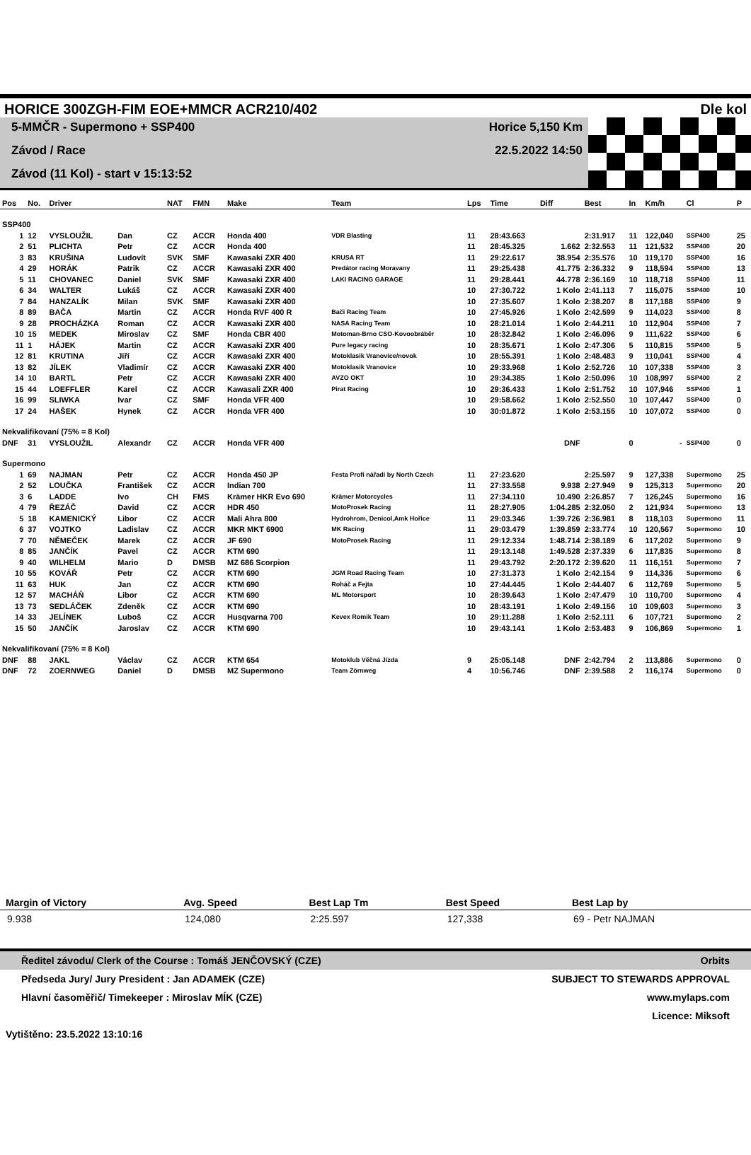HORICE 300ZGH-FIM EOE+MMCR ACR210/402 Dle kol
5-MMČR - Supermono + SSP400
Závod / Race
Závod (11 Kol) - start v 15:13:52
Horice 5,150 Km
22.5.2022 14:50
| Pos | No. | Driver | | NAT | FMN | Make | Team | Lps | Time | Diff | Best | In | Km/h | Cl | P |
| --- | --- | --- | --- | --- | --- | --- | --- | --- | --- | --- | --- | --- | --- | --- | --- |
| SSP400 | | | | | | | | | | | | | | | |
| 1 | 12 | VYSLOUŽIL | Dan | CZ | ACCR | Honda 400 | VDR Blasting | 11 | 28:43.663 | | 2:31.917 | 11 | 122,040 | SSP400 | 25 |
| 2 | 51 | PLICHTA | Petr | CZ | ACCR | Honda 400 | | 11 | 28:45.325 | 1.662 | 2:32.553 | 11 | 121,532 | SSP400 | 20 |
| 3 | 83 | KRUŠINA | Ludovít | SVK | SMF | Kawasaki ZXR 400 | KRUSA RT | 11 | 29:22.617 | 38.954 | 2:35.576 | 10 | 119,170 | SSP400 | 16 |
| 4 | 29 | HORÁK | Patrik | CZ | ACCR | Kawasaki ZXR 400 | Predátor racing Moravany | 11 | 29:25.438 | 41.775 | 2:36.332 | 9 | 118,594 | SSP400 | 13 |
| 5 | 11 | CHOVANEC | Daniel | SVK | SMF | Kawasaki ZXR 400 | LAKI RACING GARAGE | 11 | 29:28.441 | 44.778 | 2:36.169 | 10 | 118,718 | SSP400 | 11 |
| 6 | 34 | WALTER | Lukáš | CZ | ACCR | Kawasaki ZXR 400 | | 10 | 27:30.722 | 1 Kolo | 2:41.113 | 7 | 115,075 | SSP400 | 10 |
| 7 | 84 | HANZALÍK | Milan | SVK | SMF | Kawasaki ZXR 400 | | 10 | 27:35.607 | 1 Kolo | 2:38.207 | 8 | 117,188 | SSP400 | 9 |
| 8 | 89 | BAČA | Martin | CZ | ACCR | Honda RVF 400 R | Bači Racing Team | 10 | 27:45.926 | 1 Kolo | 2:42.599 | 9 | 114,023 | SSP400 | 8 |
| 9 | 28 | PROCHÁZKA | Roman | CZ | ACCR | Kawasaki ZXR 400 | NASA Racing Team | 10 | 28:21.014 | 1 Kolo | 2:44.211 | 10 | 112,904 | SSP400 | 7 |
| 10 | 15 | MEDEK | Miroslav | CZ | SMF | Honda CBR 400 | Motoman-Brno CSO-Kovoobráběr | 10 | 28:32.842 | 1 Kolo | 2:46.096 | 9 | 111,622 | SSP400 | 6 |
| 11 | 1 | HÁJEK | Martin | CZ | ACCR | Kawasaki ZXR 400 | Pure legacy racing | 10 | 28:35.671 | 1 Kolo | 2:47.306 | 5 | 110,815 | SSP400 | 5 |
| 12 | 81 | KRUTINA | Jiří | CZ | ACCR | Kawasaki ZXR 400 | Motoklasik Vranovice/novok | 10 | 28:55.391 | 1 Kolo | 2:48.483 | 9 | 110,041 | SSP400 | 4 |
| 13 | 82 | JÍLEK | Vladimír | CZ | ACCR | Kawasaki ZXR 400 | Motoklasik Vranovice | 10 | 29:33.968 | 1 Kolo | 2:52.726 | 10 | 107,338 | SSP400 | 3 |
| 14 | 10 | BARTL | Petr | CZ | ACCR | Kawasaki ZXR 400 | AVZO OKT | 10 | 29:34.385 | 1 Kolo | 2:50.096 | 10 | 108,997 | SSP400 | 2 |
| 15 | 44 | LOEFFLER | Karel | CZ | ACCR | Kawasali ZXR 400 | Pirat Racing | 10 | 29:36.433 | 1 Kolo | 2:51.752 | 10 | 107,946 | SSP400 | 1 |
| 16 | 99 | SLIWKA | Ivar | CZ | SMF | Honda VFR 400 | | 10 | 29:58.662 | 1 Kolo | 2:52.550 | 10 | 107,447 | SSP400 | 0 |
| 17 | 24 | HAŠEK | Hynek | CZ | ACCR | Honda VFR 400 | | 10 | 30:01.872 | 1 Kolo | 2:53.155 | 10 | 107,072 | SSP400 | 0 |
| Nekvalifikovaní (75% = 8 Kol) | | | | | | | | | | | | | | | |
| DNF | 31 | VYSLOUŽIL | Alexandr | CZ | ACCR | Honda VFR 400 | | | | DNF | | 0 | - | SSP400 | 0 |
| Supermono | | | | | | | | | | | | | | | |
| 1 | 69 | NAJMAN | Petr | CZ | ACCR | Honda 450 JP | Festa Profi nářadí by North Czech | 11 | 27:23.620 | | 2:25.597 | 9 | 127,338 | Supermono | 25 |
| 2 | 52 | LOUČKA | František | CZ | ACCR | Indian 700 | | 11 | 27:33.558 | 9.938 | 2:27.949 | 9 | 125,313 | Supermono | 20 |
| 3 | 6 | LADDE | Ivo | CH | FMS | Krämer HKR Evo 690 | Krämer Motorcycles | 11 | 27:34.110 | 10.490 | 2:26.857 | 7 | 126,245 | Supermono | 16 |
| 4 | 79 | ŘEZÁČ | David | CZ | ACCR | HDR 450 | MotoProsek Racing | 11 | 28:27.905 | 1:04.285 | 2:32.050 | 2 | 121,934 | Supermono | 13 |
| 5 | 18 | KAMENICKÝ | Libor | CZ | ACCR | Mali Ahra 800 | Hydrohrom, Denicol,Amk Hořice | 11 | 29:03.346 | 1:39.726 | 2:36.981 | 8 | 118,103 | Supermono | 11 |
| 6 | 37 | VOJTKO | Ladislav | CZ | ACCR | MKR MKT 6900 | MK Racing | 11 | 29:03.479 | 1:39.859 | 2:33.774 | 10 | 120,567 | Supermono | 10 |
| 7 | 70 | NĚMEČEK | Marek | CZ | ACCR | JF 690 | MotoProsek Racing | 11 | 29:12.334 | 1:48.714 | 2:38.189 | 6 | 117,202 | Supermono | 9 |
| 8 | 85 | JANČÍK | Pavel | CZ | ACCR | KTM 690 | | 11 | 29:13.148 | 1:49.528 | 2:37.339 | 6 | 117,835 | Supermono | 8 |
| 9 | 40 | WILHELM | Mario | D | DMSB | MZ 686 Scorpion | | 11 | 29:43.792 | 2:20.172 | 2:39.620 | 11 | 116,151 | Supermono | 7 |
| 10 | 55 | KOVÁŘ | Petr | CZ | ACCR | KTM 690 | JGM Road Racing Team | 10 | 27:31.373 | 1 Kolo | 2:42.154 | 9 | 114,336 | Supermono | 6 |
| 11 | 63 | HUK | Jan | CZ | ACCR | KTM 690 | Roháč a Fejta | 10 | 27:44.445 | 1 Kolo | 2:44.407 | 6 | 112,769 | Supermono | 5 |
| 12 | 57 | MACHÁŇ | Libor | CZ | ACCR | KTM 690 | ML Motorsport | 10 | 28:39.643 | 1 Kolo | 2:47.479 | 10 | 110,700 | Supermono | 4 |
| 13 | 73 | SEDLÁČEK | Zdeněk | CZ | ACCR | KTM 690 | | 10 | 28:43.191 | 1 Kolo | 2:49.156 | 10 | 109,603 | Supermono | 3 |
| 14 | 33 | JELÍNEK | Luboš | CZ | ACCR | Husqvarna 700 | Kevex Romik Team | 10 | 29:11.288 | 1 Kolo | 2:52.111 | 6 | 107,721 | Supermono | 2 |
| 15 | 50 | JANČÍK | Jaroslav | CZ | ACCR | KTM 690 | | 10 | 29:43.141 | 1 Kolo | 2:53.483 | 9 | 106,869 | Supermono | 1 |
| Nekvalifikovaní (75% = 8 Kol) | | | | | | | | | | | | | | | |
| DNF | 88 | JAKL | Václav | CZ | ACCR | KTM 654 | Motoklub Věčná Jízda | 9 | 25:05.148 | DNF | 2:42.794 | 2 | 113,886 | Supermono | 0 |
| DNF | 72 | ZOERNWEG | Daniel | D | DMSB | MZ Supermono | Team Zörnweg | 4 | 10:56.746 | DNF | 2:39.588 | 2 | 116,174 | Supermono | 0 |
| Margin of Victory | Avg. Speed | Best Lap Tm | Best Speed | Best Lap by |
| --- | --- | --- | --- | --- |
| 9.938 | 124,080 | 2:25.597 | 127,338 | 69 - Petr NAJMAN |
Ředitel závodu/ Clerk of the Course : Tomáš JENČOVSKÝ (CZE) Orbits
Předseda Jury/ Jury President : Jan ADAMEK (CZE) SUBJECT TO STEWARDS APPROVAL
Hlavní časoměřič/ Timekeeper : Miroslav MÍK (CZE) www.mylaps.com
Licence: Miksoft
Vytištěno: 23.5.2022 13:10:16